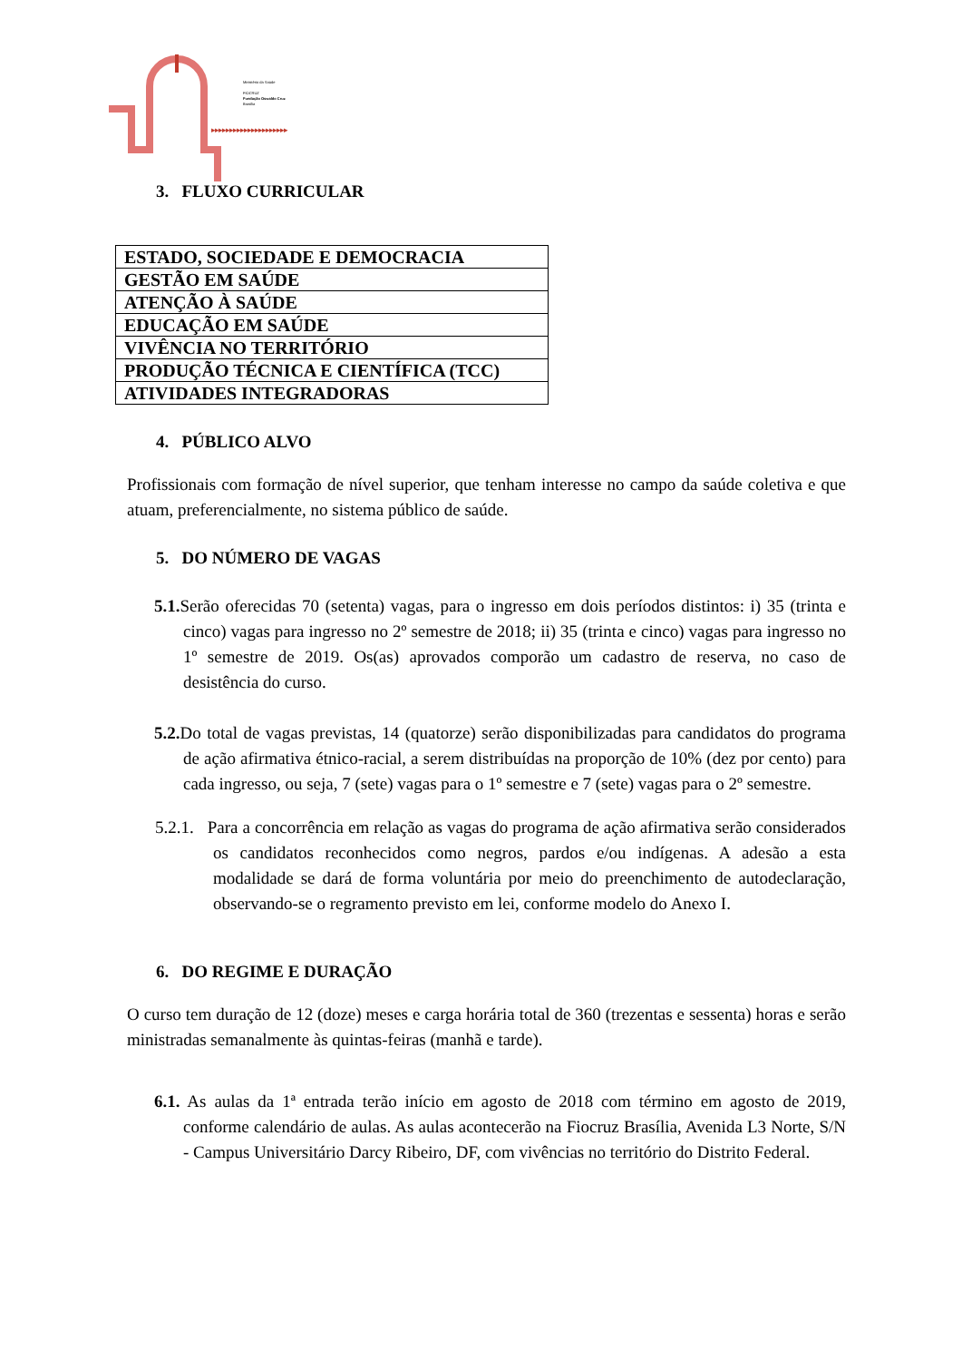Ministério da Saúde
FIOCRUZ
Fundação Oswaldo Cruz
Brasília
▸▸▸▸▸▸▸▸▸▸▸▸▸▸▸▸▸▸▸▸▸
3. FLUXO CURRICULAR
| ESTADO, SOCIEDADE E DEMOCRACIA |
| GESTÃO EM SAÚDE |
| ATENÇÃO À SAÚDE |
| EDUCAÇÃO EM SAÚDE |
| VIVÊNCIA NO TERRITÓRIO |
| PRODUÇÃO TÉCNICA E CIENTÍFICA (TCC) |
| ATIVIDADES INTEGRADORAS |
4. PÚBLICO ALVO
Profissionais com formação de nível superior, que tenham interesse no campo da saúde coletiva e que atuam, preferencialmente, no sistema público de saúde.
5. DO NÚMERO DE VAGAS
5.1. Serão oferecidas 70 (setenta) vagas, para o ingresso em dois períodos distintos: i) 35 (trinta e cinco) vagas para ingresso no 2º semestre de 2018; ii) 35 (trinta e cinco) vagas para ingresso no 1º semestre de 2019. Os(as) aprovados comporão um cadastro de reserva, no caso de desistência do curso.
5.2. Do total de vagas previstas, 14 (quatorze) serão disponibilizadas para candidatos do programa de ação afirmativa étnico-racial, a serem distribuídas na proporção de 10% (dez por cento) para cada ingresso, ou seja, 7 (sete) vagas para o 1º semestre e 7 (sete) vagas para o 2º semestre.
5.2.1. Para a concorrência em relação as vagas do programa de ação afirmativa serão considerados os candidatos reconhecidos como negros, pardos e/ou indígenas. A adesão a esta modalidade se dará de forma voluntária por meio do preenchimento de autodeclaração, observando-se o regramento previsto em lei, conforme modelo do Anexo I.
6. DO REGIME E DURAÇÃO
O curso tem duração de 12 (doze) meses e carga horária total de 360 (trezentas e sessenta) horas e serão ministradas semanalmente às quintas-feiras (manhã e tarde).
6.1. As aulas da 1ª entrada terão início em agosto de 2018 com término em agosto de 2019, conforme calendário de aulas. As aulas acontecerão na Fiocruz Brasília, Avenida L3 Norte, S/N - Campus Universitário Darcy Ribeiro, DF, com vivências no território do Distrito Federal.